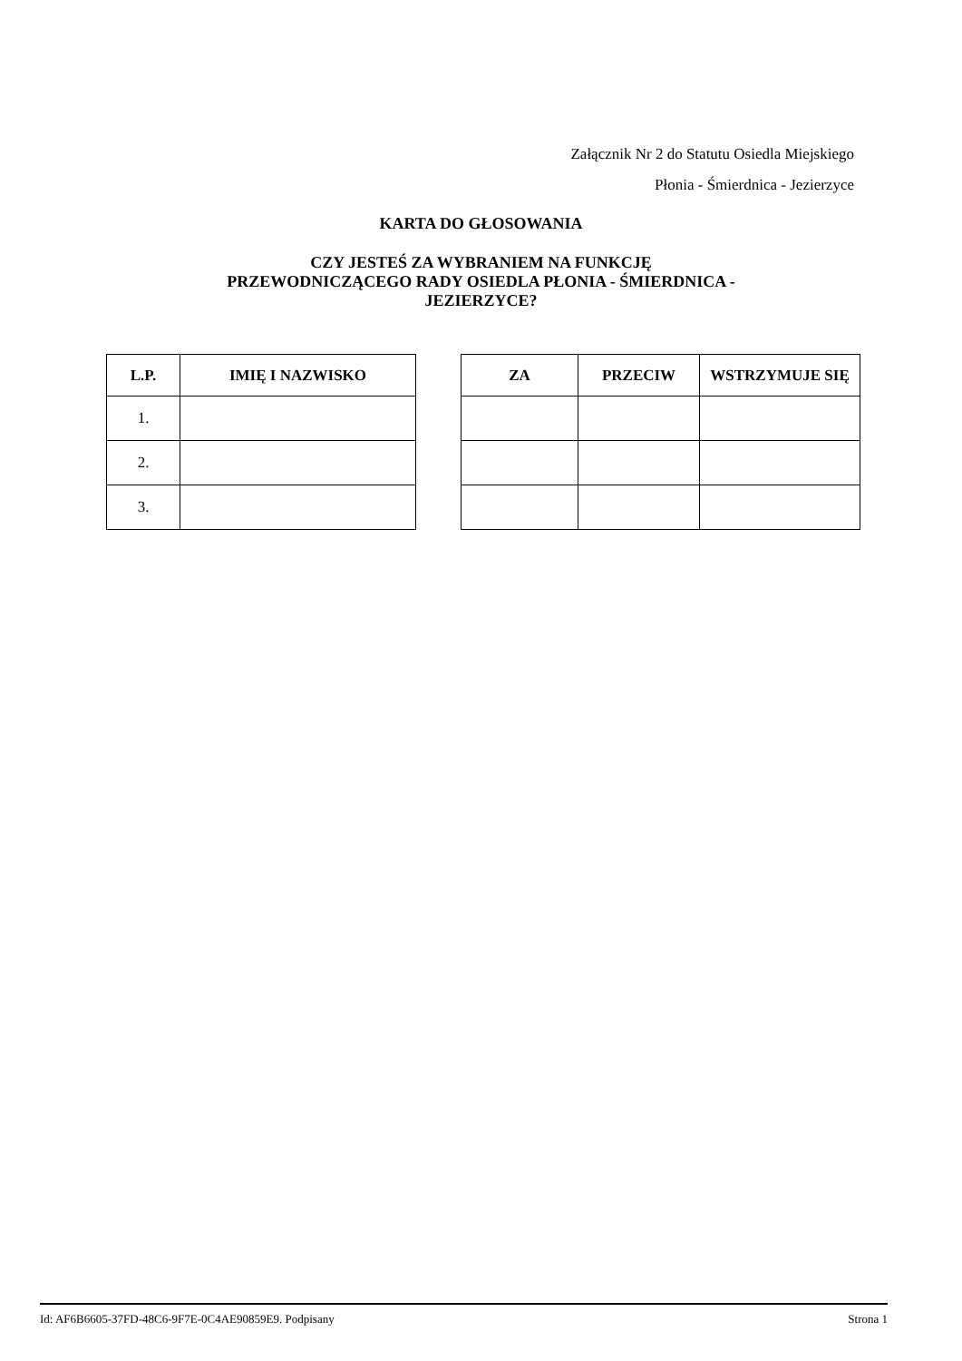Załącznik Nr 2 do Statutu Osiedla Miejskiego
Płonia - Śmierdnica - Jezierzyce
KARTA DO GŁOSOWANIA
CZY JESTEŚ ZA WYBRANIEM NA FUNKCJĘ
PRZEWODNICZĄCEGO RADY OSIEDLA PŁONIA - ŚMIERDNICA -
JEZIERZYCE?
| L.P. | IMIĘ I NAZWISKO |
| --- | --- |
| 1. | |
| 2. | |
| 3. | |
| ZA | PRZECIW | WSTRZYMUJE SIĘ |
| --- | --- | --- |
Id: AF6B6605-37FD-48C6-9F7E-0C4AE90859E9. Podpisany Strona 1